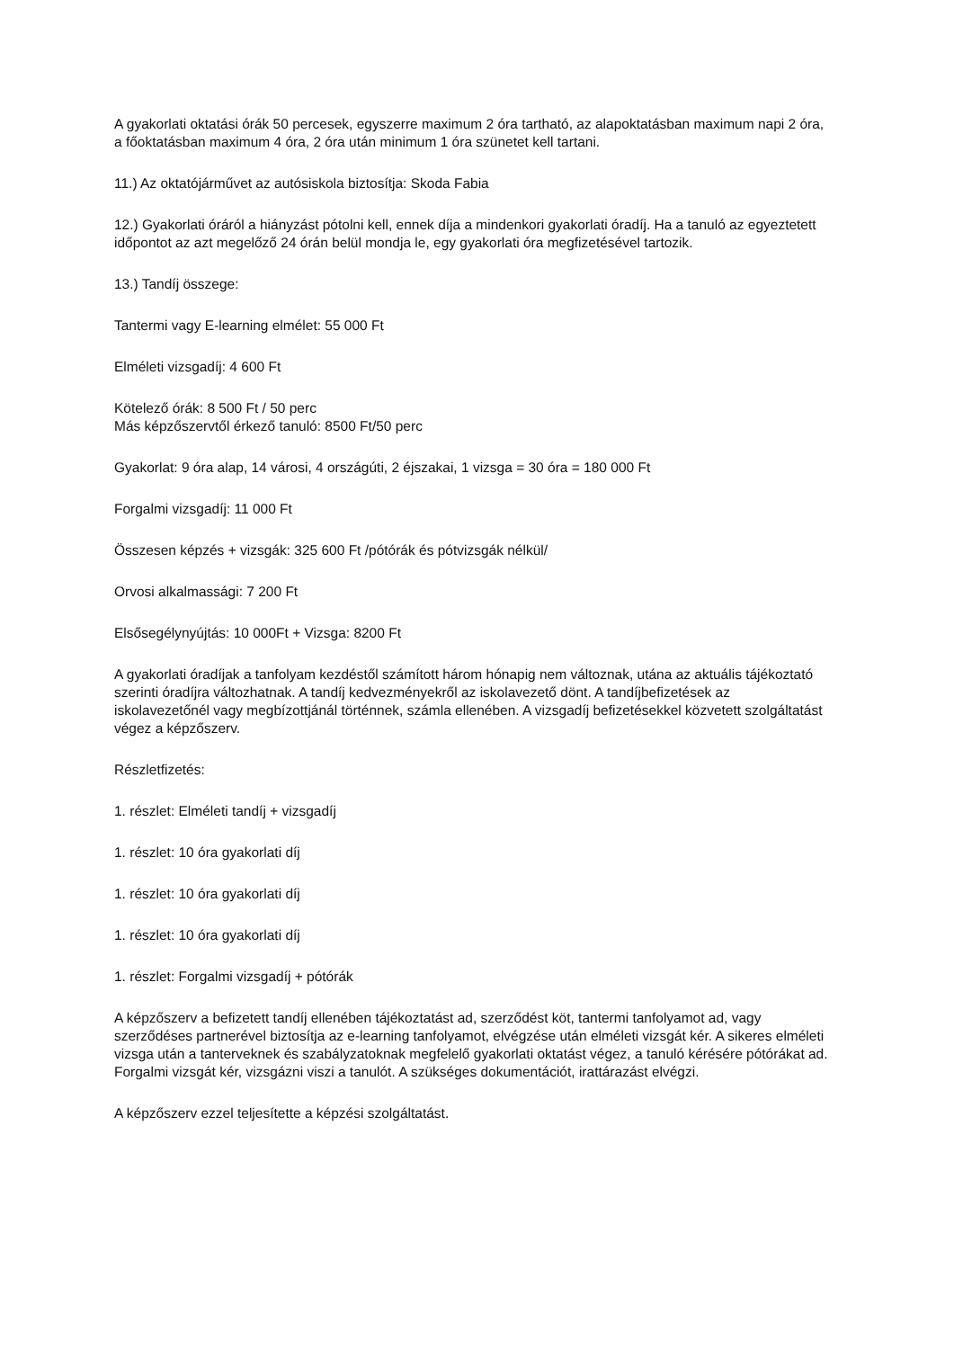A gyakorlati oktatási órák 50 percesek, egyszerre maximum 2 óra tartható, az alapoktatásban maximum napi 2 óra, a főoktatásban maximum 4 óra, 2 óra után minimum 1 óra szünetet kell tartani.
11.) Az oktatójárművet az autósiskola biztosítja: Skoda Fabia
12.) Gyakorlati óráról a hiányzást pótolni kell, ennek díja a mindenkori gyakorlati óradíj. Ha a tanuló az egyeztetett időpontot az azt megelőző 24 órán belül mondja le, egy gyakorlati óra megfizetésével tartozik.
13.) Tandíj összege:
Tantermi vagy E-learning elmélet: 55 000 Ft
Elméleti vizsgadíj: 4 600 Ft
Kötelező órák: 8 500 Ft / 50 perc
Más képzőszervtől érkező tanuló: 8500 Ft/50 perc
Gyakorlat: 9 óra alap, 14 városi, 4 országúti, 2 éjszakai, 1 vizsga = 30 óra = 180 000 Ft
Forgalmi vizsgadíj: 11 000 Ft
Összesen képzés + vizsgák: 325 600 Ft /pótórák és pótvizsgák nélkül/
Orvosi alkalmassági: 7 200 Ft
Elsősegélynyújtás: 10 000Ft + Vizsga: 8200 Ft
A gyakorlati óradíjak a tanfolyam kezdéstől számított három hónapig nem változnak, utána az aktuális tájékoztató szerinti óradíjra változhatnak. A tandíj kedvezményekről az iskolavezető dönt. A tandíjbefizetések az iskolavezetőnél vagy megbízottjánál történnek, számla ellenében. A vizsgadíj befizetésekkel közvetett szolgáltatást végez a képzőszerv.
Részletfizetés:
1. részlet: Elméleti tandíj + vizsgadíj
1. részlet: 10 óra gyakorlati díj
1. részlet: 10 óra gyakorlati díj
1. részlet: 10 óra gyakorlati díj
1. részlet: Forgalmi vizsgadíj + pótórák
A képzőszerv a befizetett tandíj ellenében tájékoztatást ad, szerződést köt, tantermi tanfolyamot ad, vagy szerződéses partnerével biztosítja az e-learning tanfolyamot, elvégzése után elméleti vizsgát kér. A sikeres elméleti vizsga után a tanterveknek és szabályzatoknak megfelelő gyakorlati oktatást végez, a tanuló kérésére pótórákat ad. Forgalmi vizsgát kér, vizsgázni viszi a tanulót. A szükséges dokumentációt, irattárazást elvégzi.
A képzőszerv ezzel teljesítette a képzési szolgáltatást.